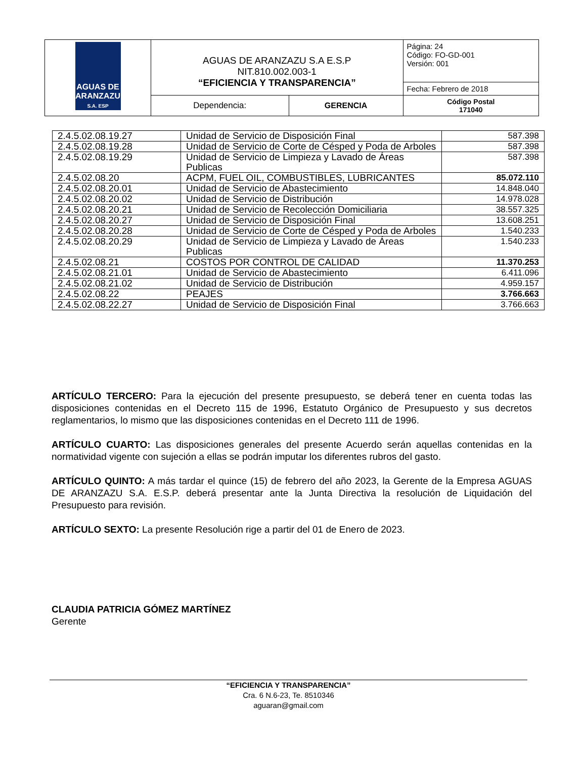| AGUAS DE ARANZAZU S.A. ESP | AGUAS DE ARANZAZU S.A E.S.P NIT.810.002.003-1 “EFICIENCIA Y TRANSPARENCIA” | | Página: 24 Código: FO-GD-001 Versión: 001 |
| | | | Fecha: Febrero de 2018 |
| | Dependencia: | GERENCIA | Código Postal 171040 |
| 2.4.5.02.08.19.27 | Unidad de Servicio de Disposición Final | 587.398 |
| 2.4.5.02.08.19.28 | Unidad de Servicio de Corte de Césped y Poda de Arboles | 587.398 |
| 2.4.5.02.08.19.29 | Unidad de Servicio de Limpieza y Lavado de Áreas Publicas | 587.398 |
| 2.4.5.02.08.20 | ACPM, FUEL OIL, COMBUSTIBLES, LUBRICANTES | 85.072.110 |
| 2.4.5.02.08.20.01 | Unidad de Servicio de Abastecimiento | 14.848.040 |
| 2.4.5.02.08.20.02 | Unidad de Servicio de Distribución | 14.978.028 |
| 2.4.5.02.08.20.21 | Unidad de Servicio de Recolección Domiciliaria | 38.557.325 |
| 2.4.5.02.08.20.27 | Unidad de Servicio de Disposición Final | 13.608.251 |
| 2.4.5.02.08.20.28 | Unidad de Servicio de Corte de Césped y Poda de Arboles | 1.540.233 |
| 2.4.5.02.08.20.29 | Unidad de Servicio de Limpieza y Lavado de Áreas Publicas | 1.540.233 |
| 2.4.5.02.08.21 | COSTOS POR CONTROL DE CALIDAD | 11.370.253 |
| 2.4.5.02.08.21.01 | Unidad de Servicio de Abastecimiento | 6.411.096 |
| 2.4.5.02.08.21.02 | Unidad de Servicio de Distribución | 4.959.157 |
| 2.4.5.02.08.22 | PEAJES | 3.766.663 |
| 2.4.5.02.08.22.27 | Unidad de Servicio de Disposición Final | 3.766.663 |
ARTÍCULO TERCERO: Para la ejecución del presente presupuesto, se deberá tener en cuenta todas las disposiciones contenidas en el Decreto 115 de 1996, Estatuto Orgánico de Presupuesto y sus decretos reglamentarios, lo mismo que las disposiciones contenidas en el Decreto 111 de 1996.
ARTÍCULO CUARTO: Las disposiciones generales del presente Acuerdo serán aquellas contenidas en la normatividad vigente con sujeción a ellas se podrán imputar los diferentes rubros del gasto.
ARTÍCULO QUINTO: A más tardar el quince (15) de febrero del año 2023, la Gerente de la Empresa AGUAS DE ARANZAZU S.A. E.S.P. deberá presentar ante la Junta Directiva la resolución de Liquidación del Presupuesto para revisión.
ARTÍCULO SEXTO: La presente Resolución rige a partir del 01 de Enero de 2023.
CLAUDIA PATRICIA GÓMEZ MARTÍNEZ
Gerente
“EFICIENCIA Y TRANSPARENCIA”
Cra. 6 N.6-23, Te. 8510346
aguaran@gmail.com